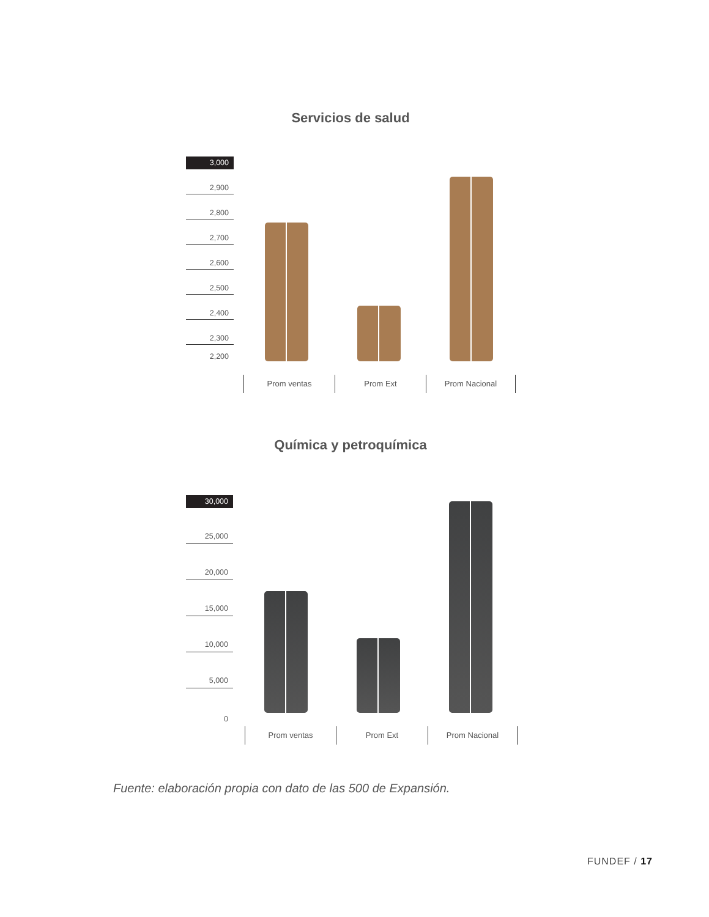Servicios de salud
3,000
2,900
2,800
2,700
2,600
2,500
2,400
2,300
2,200
Prom ventas Prom Ext Prom Nacional
Química y petroquímica
30,000
25,000
20,000
15,000
10,000
5,000
0
Prom ventas Prom Ext Prom Nacional
Fuente: elaboración propia con dato de las 500 de Expansión.
FUNDEF / 17